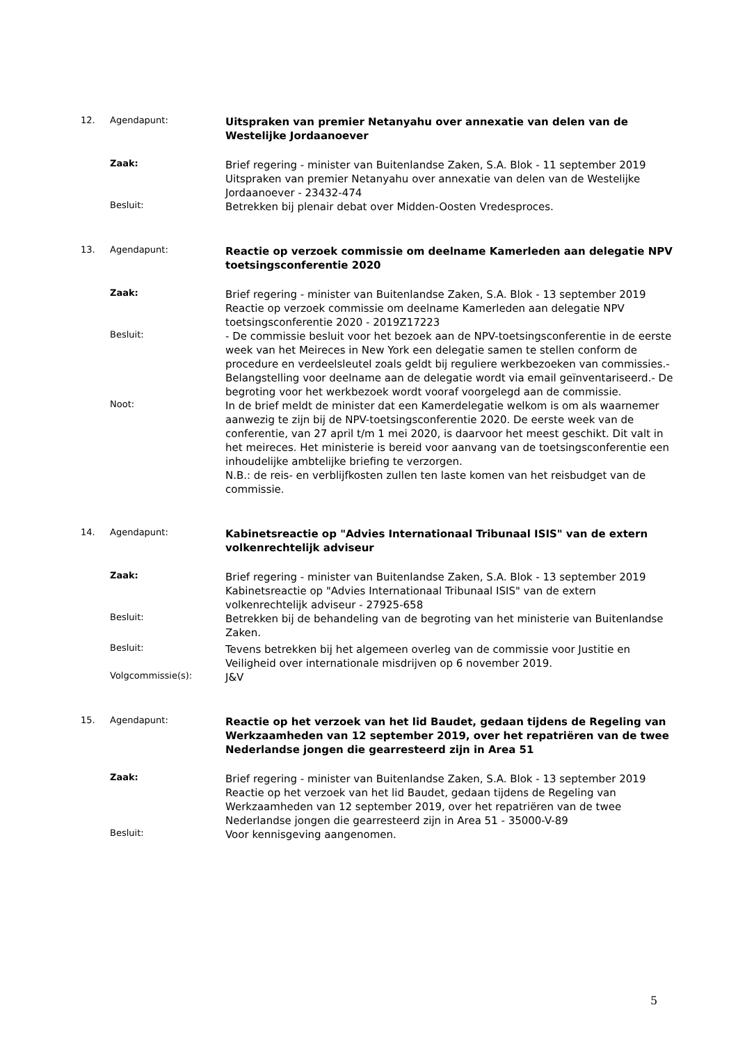12. Agendapunt:
Uitspraken van premier Netanyahu over annexatie van delen van de Westelijke Jordaanoever
Zaak:
Brief regering - minister van Buitenlandse Zaken, S.A. Blok - 11 september 2019
Uitspraken van premier Netanyahu over annexatie van delen van de Westelijke Jordaanoever - 23432-474
Besluit:
Betrekken bij plenair debat over Midden-Oosten Vredesproces.
13. Agendapunt:
Reactie op verzoek commissie om deelname Kamerleden aan delegatie NPV toetsingsconferentie 2020
Zaak:
Brief regering - minister van Buitenlandse Zaken, S.A. Blok - 13 september 2019
Reactie op verzoek commissie om deelname Kamerleden aan delegatie NPV toetsingsconferentie 2020 - 2019Z17223
Besluit:
- De commissie besluit voor het bezoek aan de NPV-toetsingsconferentie in de eerste week van het Meireces in New York een delegatie samen te stellen conform de procedure en verdeelsleutel zoals geldt bij reguliere werkbezoeken van commissies.- Belangstelling voor deelname aan de delegatie wordt via email geïnventariseerd.- De begroting voor het werkbezoek wordt vooraf voorgelegd aan de commissie.
Noot:
In de brief meldt de minister dat een Kamerdelegatie welkom is om als waarnemer aanwezig te zijn bij de NPV-toetsingsconferentie 2020. De eerste week van de conferentie, van 27 april t/m 1 mei 2020, is daarvoor het meest geschikt. Dit valt in het meireces. Het ministerie is bereid voor aanvang van de toetsingsconferentie een inhoudelijke ambtelijke briefing te verzorgen.
N.B.: de reis- en verblijfkosten zullen ten laste komen van het reisbudget van de commissie.
14. Agendapunt:
Kabinetsreactie op "Advies Internationaal Tribunaal ISIS" van de extern volkenrechtelijk adviseur
Zaak:
Brief regering - minister van Buitenlandse Zaken, S.A. Blok - 13 september 2019
Kabinetsreactie op "Advies Internationaal Tribunaal ISIS" van de extern volkenrechtelijk adviseur - 27925-658
Besluit:
Betrekken bij de behandeling van de begroting van het ministerie van Buitenlandse Zaken.
Besluit:
Tevens betrekken bij het algemeen overleg van de commissie voor Justitie en Veiligheid over internationale misdrijven op 6 november 2019.
Volgcommissie(s):
J&V
15. Agendapunt:
Reactie op het verzoek van het lid Baudet, gedaan tijdens de Regeling van Werkzaamheden van 12 september 2019, over het repatriëren van de twee Nederlandse jongen die gearresteerd zijn in Area 51
Zaak:
Brief regering - minister van Buitenlandse Zaken, S.A. Blok - 13 september 2019
Reactie op het verzoek van het lid Baudet, gedaan tijdens de Regeling van Werkzaamheden van 12 september 2019, over het repatriëren van de twee Nederlandse jongen die gearresteerd zijn in Area 51 - 35000-V-89
Besluit:
Voor kennisgeving aangenomen.
5